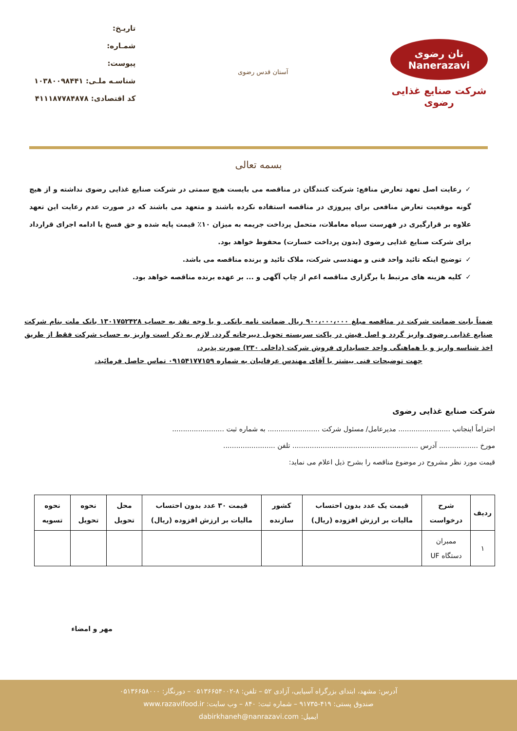نان رضوی Nanerazavi
شرکت صنایع غذایی رضوی
آستان قدس رضوی
تاریـخ:
شمـاره:
پیوست:
شناسـه ملـی: ۱۰۳۸۰۰۹۸۴۴۱
کد اقتصادی: ۴۱۱۱۸۷۷۸۴۸۷۸
بسمه تعالی
✓رعایت اصل تعهد تعارض منافع: شرکت کنندگان در مناقصه می بایست هیچ سمتی در شرکت صنایع غذایی رضوی نداشته و از هیچ گونه موقعیت تعارض منافعی برای پیروزی در مناقصه استفاده نکرده باشند و متعهد می باشند که در صورت عدم رعایت این تعهد علاوه بر قرارگیری در فهرست سیاه معاملات، متحمل پرداخت جریمه به میزان ۱۰٪ قیمت پایه شده و حق فسخ یا ادامه اجرای قرارداد برای شرکت صنایع غذایی رضوی (بدون پرداخت خسارت) محفوظ خواهد بود.
✓توضیح اینکه تائید واحد فنی و مهندسی شرکت، ملاک تائید و برنده مناقصه می باشد.
✓کلیه هزینه های مرتبط با برگزاری مناقصه اعم از چاپ آگهی و ... بر عهده برنده مناقصه خواهد بود.
ضمناً بابت ضمانت شرکت در مناقصه مبلغ ۹۰۰،۰۰۰،۰۰۰ ریال ضمانت نامه بانکی و یا وجه نقد به حساب ۱۳۰۱۷۵۲۴۲۸ بانک ملت بنام شرکت صنایع غذایی رضوی واریز گردد و اصل فیش در پاکت سربسته تحویل دبیرخانه گردد. لازم به ذکر است واریز به حساب شرکت فقط از طریق اخذ شناسه واریز و با هماهنگی واحد حسابداری فروش شرکت (داخلی ۲۳۰) صورت پذیرد.
جهت توضیحات فنی بیشتر با آقای مهندس عرفانیان به شماره ۰۹۱۵۴۱۷۷۱۵۹ تماس حاصل فرمائید.
شرکت صنایع غذایی رضوی
احتراماً اینجانب ........................ مدیرعامل/ مسئول شرکت ........................ به شماره ثبت ........................
مورخ .................. آدرس .......................................................... تلفن ........................
قیمت مورد نظر مشروح در موضوع مناقصه را بشرح ذیل اعلام می نماید:
| ردیف | شرح درخواست | قیمت یک عدد بدون احتساب مالیات بر ارزش افزوده (ریال) | کشور سازنده | قیمت ۳۰ عدد بدون احتساب مالیات بر ارزش افزوده (ریال) | محل تحویل | نحوه تحویل | نحوه تسویه |
| --- | --- | --- | --- | --- | --- | --- | --- |
| ۱ | ممبران دستگاه UF | | | | | | |
مهر و امضاء
آدرس: مشهد، ابتدای بزرگراه آسیایی، آزادی ۵۲ – تلفن: ۸-۰۵۱۳۶۶۵۴۰۰۲ – دورنگار: ۰۵۱۳۶۶۵۸۰۰۰
صندوق پستی: ۴۱۹-۹۱۷۳۵ – شماره ثبت: ۸۴۰ – وب سایت: www.razavifood.ir
ایمیل: dabirkhaneh@nanrazavi.com